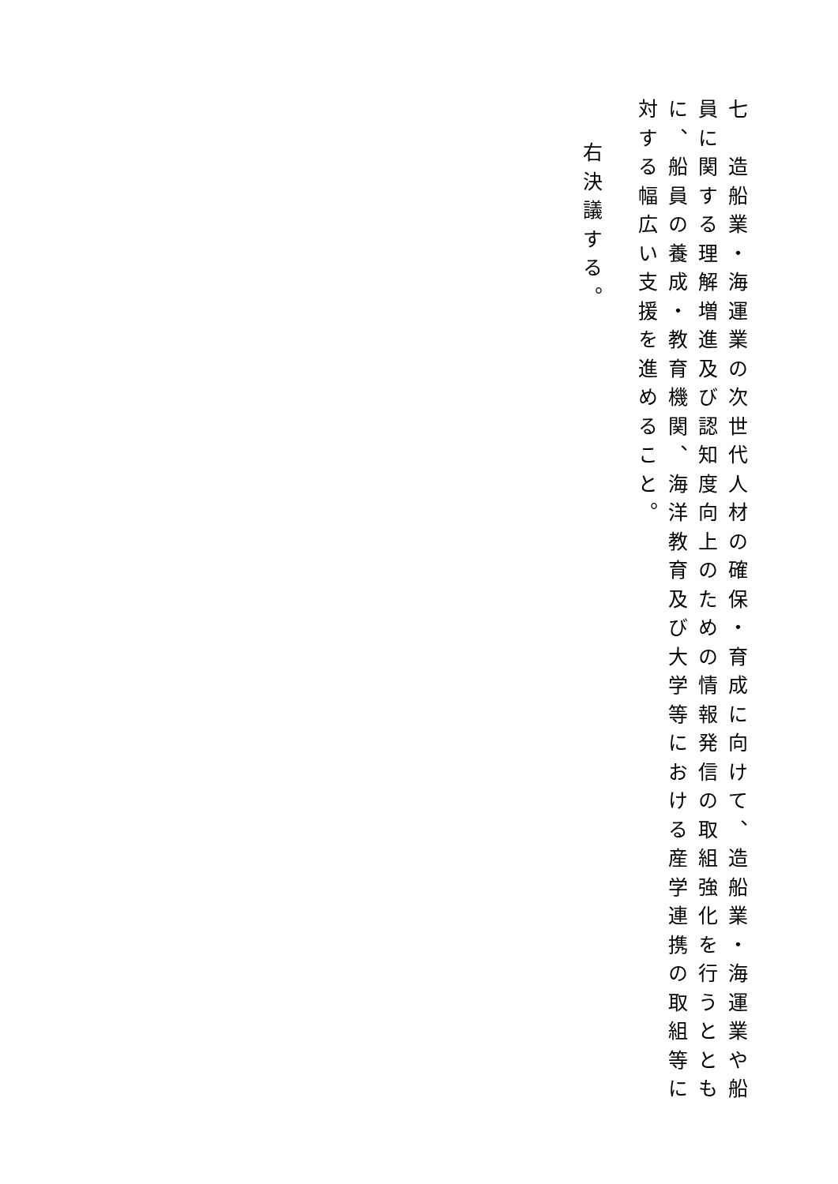七　造船業・海運業の次世代人材の確保・育成に向けて、造船業・海運業や船員に関する理解増進及び認知度向上のための情報発信の取組強化を行うとともに、船員の養成・教育機関、海洋教育及び大学等における産学連携の取組等に対する幅広い支援を進めること。
右決議する。